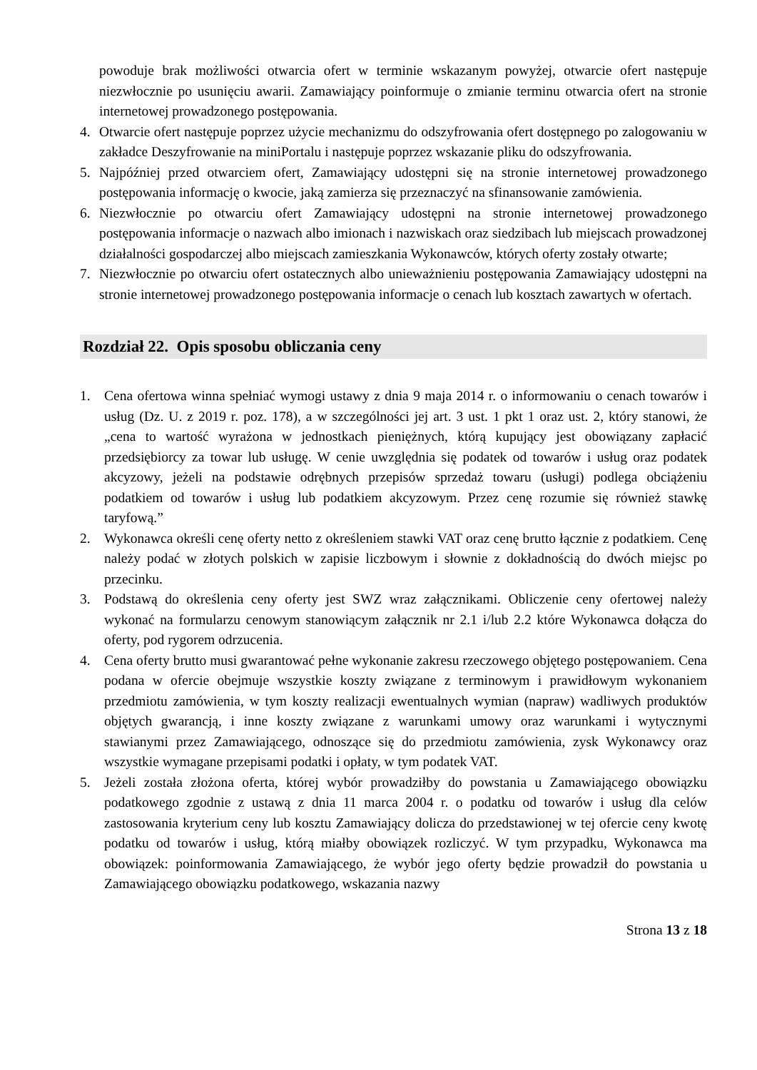powoduje brak możliwości otwarcia ofert w terminie wskazanym powyżej, otwarcie ofert następuje niezwłocznie po usunięciu awarii. Zamawiający poinformuje o zmianie terminu otwarcia ofert na stronie internetowej prowadzonego postępowania.
4. Otwarcie ofert następuje poprzez użycie mechanizmu do odszyfrowania ofert dostępnego po zalogowaniu w zakładce Deszyfrowanie na miniPortalu i następuje poprzez wskazanie pliku do odszyfrowania.
5. Najpóźniej przed otwarciem ofert, Zamawiający udostępni się na stronie internetowej prowadzonego postępowania informację o kwocie, jaką zamierza się przeznaczyć na sfinansowanie zamówienia.
6. Niezwłocznie po otwarciu ofert Zamawiający udostępni na stronie internetowej prowadzonego postępowania informacje o nazwach albo imionach i nazwiskach oraz siedzibach lub miejscach prowadzonej działalności gospodarczej albo miejscach zamieszkania Wykonawców, których oferty zostały otwarte;
7. Niezwłocznie po otwarciu ofert ostatecznych albo unieważnieniu postępowania Zamawiający udostępni na stronie internetowej prowadzonego postępowania informacje o cenach lub kosztach zawartych w ofertach.
Rozdział 22. Opis sposobu obliczania ceny
1. Cena ofertowa winna spełniać wymogi ustawy z dnia 9 maja 2014 r. o informowaniu o cenach towarów i usług (Dz. U. z 2019 r. poz. 178), a w szczególności jej art. 3 ust. 1 pkt 1 oraz ust. 2, który stanowi, że „cena to wartość wyrażona w jednostkach pieniężnych, którą kupujący jest obowiązany zapłacić przedsiębiorcy za towar lub usługę. W cenie uwzględnia się podatek od towarów i usług oraz podatek akcyzowy, jeżeli na podstawie odrębnych przepisów sprzedaż towaru (usługi) podlega obciążeniu podatkiem od towarów i usług lub podatkiem akcyzowym. Przez cenę rozumie się również stawkę taryfową.”
2. Wykonawca określi cenę oferty netto z określeniem stawki VAT oraz cenę brutto łącznie z podatkiem. Cenę należy podać w złotych polskich w zapisie liczbowym i słownie z dokładnością do dwóch miejsc po przecinku.
3. Podstawą do określenia ceny oferty jest SWZ wraz załącznikami. Obliczenie ceny ofertowej należy wykonać na formularzu cenowym stanowiącym załącznik nr 2.1 i/lub 2.2 które Wykonawca dołącza do oferty, pod rygorem odrzucenia.
4. Cena oferty brutto musi gwarantować pełne wykonanie zakresu rzeczowego objętego postępowaniem. Cena podana w ofercie obejmuje wszystkie koszty związane z terminowym i prawidłowym wykonaniem przedmiotu zamówienia, w tym koszty realizacji ewentualnych wymian (napraw) wadliwych produktów objętych gwarancją, i inne koszty związane z warunkami umowy oraz warunkami i wytycznymi stawianymi przez Zamawiającego, odnoszące się do przedmiotu zamówienia, zysk Wykonawcy oraz wszystkie wymagane przepisami podatki i opłaty, w tym podatek VAT.
5. Jeżeli została złożona oferta, której wybór prowadziłby do powstania u Zamawiającego obowiązku podatkowego zgodnie z ustawą z dnia 11 marca 2004 r. o podatku od towarów i usług dla celów zastosowania kryterium ceny lub kosztu Zamawiający dolicza do przedstawionej w tej ofercie ceny kwotę podatku od towarów i usług, którą miałby obowiązek rozliczyć. W tym przypadku, Wykonawca ma obowiązek: poinformowania Zamawiającego, że wybór jego oferty będzie prowadził do powstania u Zamawiającego obowiązku podatkowego, wskazania nazwy
Strona 13 z 18